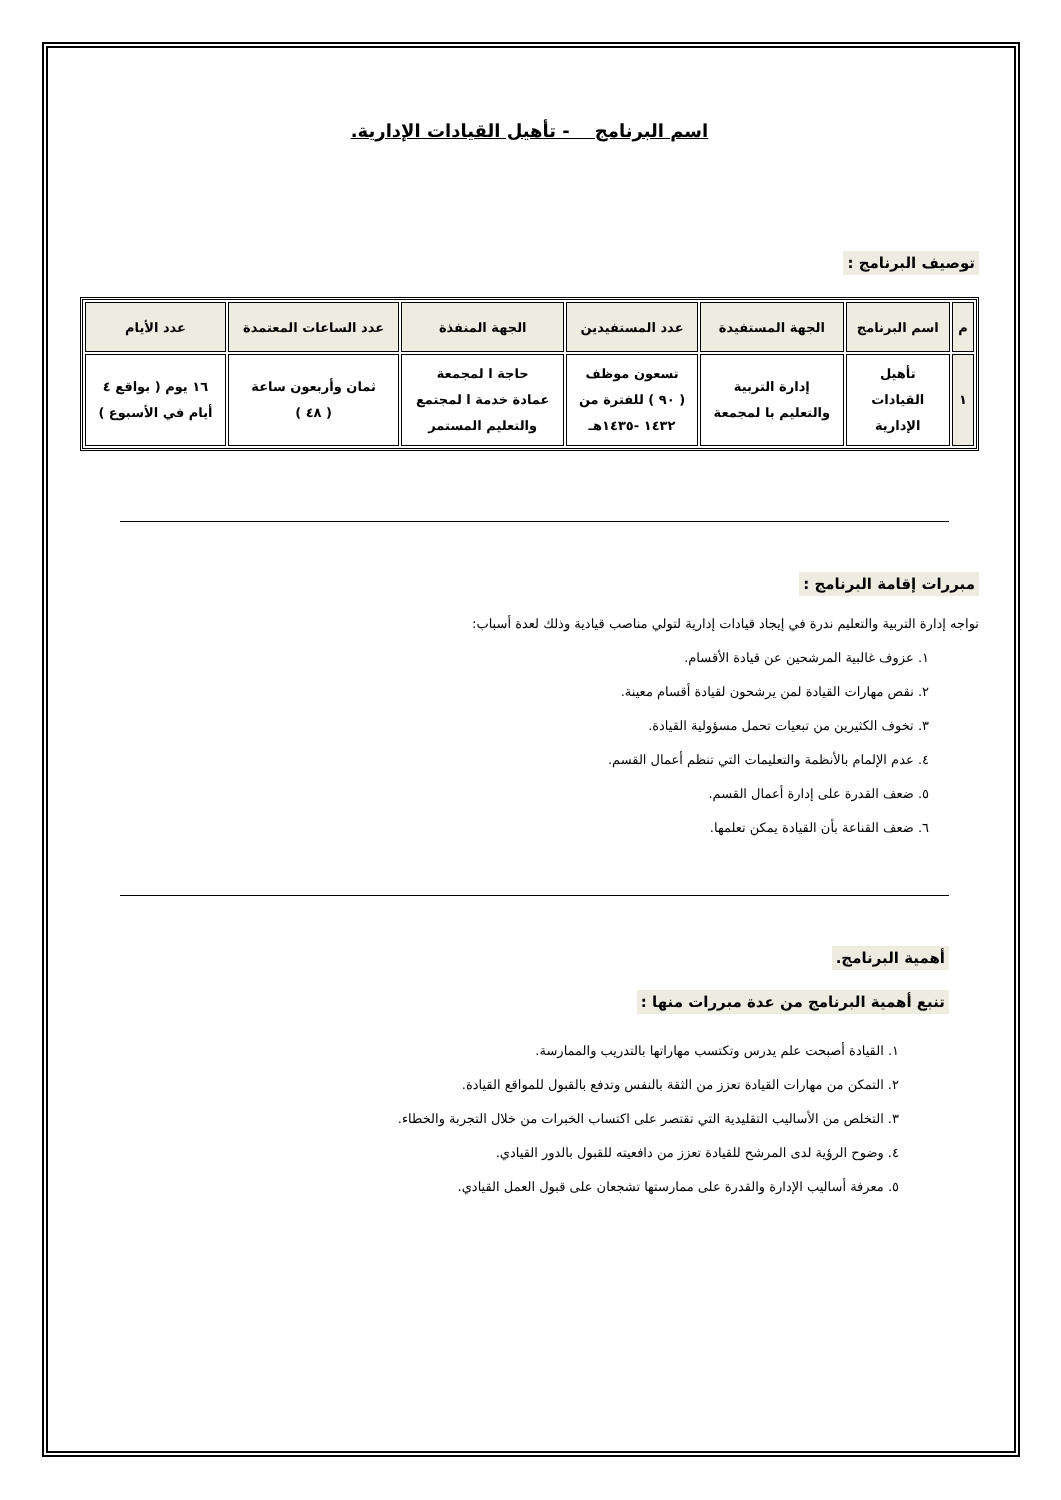اسم البرنامج - تأهيل القيادات الإدارية.
توصيف البرنامج :
| م | اسم البرنامج | الجهة المستفيدة | عدد المستفيدين | الجهة المنفذة | عدد الساعات المعتمدة | عدد الأيام |
| --- | --- | --- | --- | --- | --- | --- |
| ١ | تأهيل القيادات الإدارية | إدارة التربية والتعليم با لمجمعة | تسعون موظف ( ٩٠ ) للفترة من ١٤٣٢ -١٤٣٥هـ | حاجة ا لمجمعة عمادة خدمة ا لمجتمع والتعليم المستمر | ثمان وأربعون ساعة ( ٤٨ ) | ١٦ يوم ( بواقع ٤ أيام في الأسبوع ) |
مبررات إقامة البرنامج :
تواجه إدارة التربية والتعليم ندرة في إيجاد قيادات إدارية لتولي مناصب قيادية وذلك لعدة أسباب:
١. عزوف غالبية المرشحين عن قيادة الأقسام.
٢. نقص مهارات القيادة لمن يرشحون لقيادة أقسام معينة.
٣. تخوف الكثيرين من تبعيات تحمل مسؤولية القيادة.
٤. عدم الإلمام بالأنظمة والتعليمات التي تنظم أعمال القسم.
٥. ضعف القدرة على إدارة أعمال القسم.
٦. ضعف القناعة بأن القيادة يمكن تعلمها.
أهمية البرنامج.
تنبع أهمية البرنامج من عدة مبررات منها :
١. القيادة أصبحت علم يدرس وتكتسب مهاراتها بالتدريب والممارسة.
٢. التمكن من مهارات القيادة تعزز من الثقة بالنفس وتدفع بالقبول للمواقع القيادة.
٣. التخلص من الأساليب التقليدية التي تقتصر على اكتساب الخبرات من خلال التجربة والخطاء.
٤. وضوح الرؤية لدى المرشح للقيادة تعزز من دافعيته للقبول بالدور القيادي.
٥. معرفة أساليب الإدارة والقدرة على ممارستها تشجعان على قبول العمل القيادي.